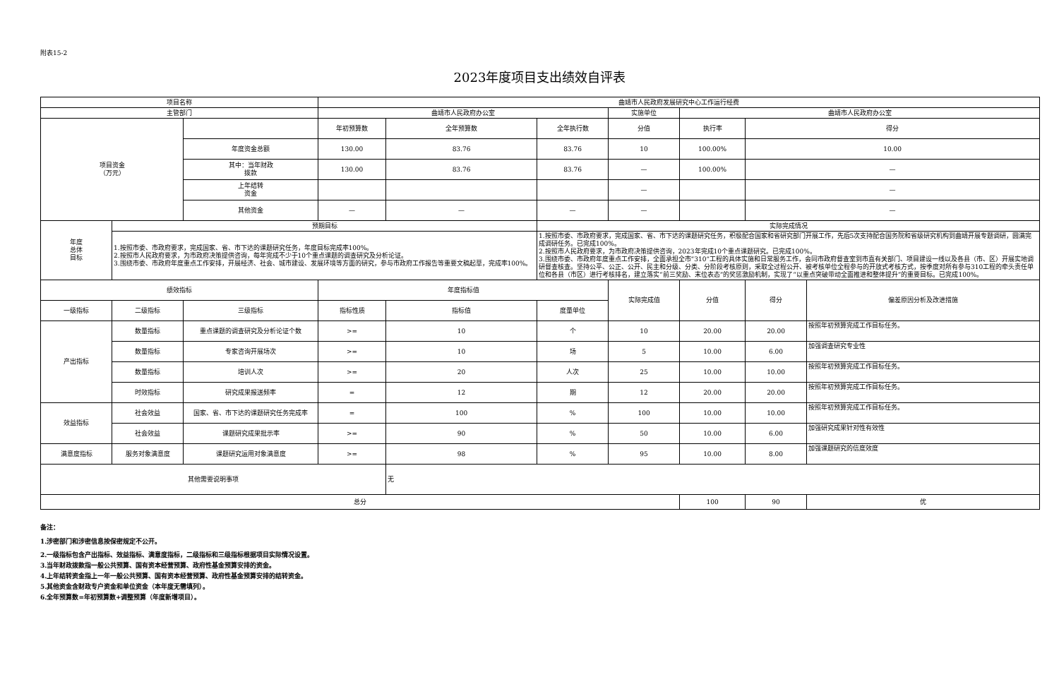附表15-2
2023年度项目支出绩效自评表
| 项目名称 | | | 曲靖市人民政府发展研究中心工作运行经费 | | | | | | |
| 主管部门 | | | 曲靖市人民政府办公室 | | | 实施单位 | 曲靖市人民政府办公室 | | |
| 项目资金 （万元） | | | 年初预算数 | 全年预算数 | 全年执行数 | 分值 | 执行率 | 得分 | |
| | | 年度资金总额 | 130.00 | 83.76 | 83.76 | 10 | 100.00% | 10.00 | |
| | | 其中：当年财政 拨款 | 130.00 | 83.76 | 83.76 | — | 100.00% | — | |
| | | 上年结转 资金 | | | | — | | — | |
| | | 其他资金 | — | — | — | — | | — | |
| 年度 总体 目标 | 预期目标 | | | | 实际完成情况 | | | | |
| | 1.按照市委、市政府要求，完成国家、省、市下达的课题研究任务，年度目标完成率100%。 2.按照市人民政府要求，为市政府决策提供咨询，每年完成不少于10个重点课题的调查研究及分析论证。 3.围绕市委、市政府年度重点工作安排，开展经济、社会、城市建设、发展环境等方面的研究，参与市政府工作报告等重要文稿起草，完成率100%。 | | | | 1.按照市委、市政府要求，完成国家、省、市下达的课题研究任务，积极配合国家和省研究部门开展工作，先后5次支持配合国务院和省级研究机构到曲靖开展专题调研，圆满完成调研任务。已完成100%。 2.按照市人民政府要求，为市政府决策提供咨询，2023年完成10个重点课题研究。已完成100%。 3.围绕市委、市政府年度重点工作安排，全面承担全市“310”工程的具体实施和日常服务工作，会同市政府督查室到市直有关部门、项目建设一线以及各县（市、区）开展实地调研督查核查。坚持公平、公正、公开、民主和分级、分类、分阶段考核原则，采取全过程公开、被考核单位全程参与的开放式考核方式，按季度对所有参与310工程的牵头责任单位和各县（市区）进行考核排名，建立落实“前三奖励、末位表态”的奖惩激励机制，实现了“以重点突破带动全面推进和整体提升”的重要目标。已完成100%。 | | | | |
| 绩效指标 | | | 年度指标值 | | | 实际完成值 | 分值 | 得分 | 偏差原因分析及改进措施 |
| 一级指标 | 二级指标 | 三级指标 | 指标性质 | 指标值 | 度量单位 | | | | |
| 产出指标 | 数量指标 | 重点课题的调查研究及分析论证个数 | >= | 10 | 个 | 10 | 20.00 | 20.00 | 按照年初预算完成工作目标任务。 |
| | 数量指标 | 专家咨询开展场次 | >= | 10 | 场 | 5 | 10.00 | 6.00 | 加强调查研究专业性 |
| | 数量指标 | 培训人次 | >= | 20 | 人次 | 25 | 10.00 | 10.00 | 按照年初预算完成工作目标任务。 |
| | 时效指标 | 研究成果报送频率 | = | 12 | 期 | 12 | 20.00 | 20.00 | 按照年初预算完成工作目标任务。 |
| 效益指标 | 社会效益 | 国家、省、市下达的课题研究任务完成率 | = | 100 | % | 100 | 10.00 | 10.00 | 按照年初预算完成工作目标任务。 |
| | 社会效益 | 课题研究成果批示率 | >= | 90 | % | 50 | 10.00 | 6.00 | 加强研究成果针对性有效性 |
| 满意度指标 | 服务对象满意度 | 课题研究运用对象满意度 | >= | 98 | % | 95 | 10.00 | 8.00 | 加强课题研究的信度效度 |
| 其他需要说明事项 | | | | 无 | | | | | |
| 总分 | | | | | | | 100 | 90 | 优 |
备注：
1.涉密部门和涉密信息按保密规定不公开。
2.一级指标包含产出指标、效益指标、满意度指标，二级指标和三级指标根据项目实际情况设置。
3.当年财政拨款指一般公共预算、国有资本经营预算、政府性基金预算安排的资金。
4.上年结转资金指上一年一般公共预算、国有资本经营预算、政府性基金预算安排的结转资金。
5.其他资金含财政专户资金和单位资金（本年度无需填列）。
6.全年预算数=年初预算数+调整预算（年度新增项目）。